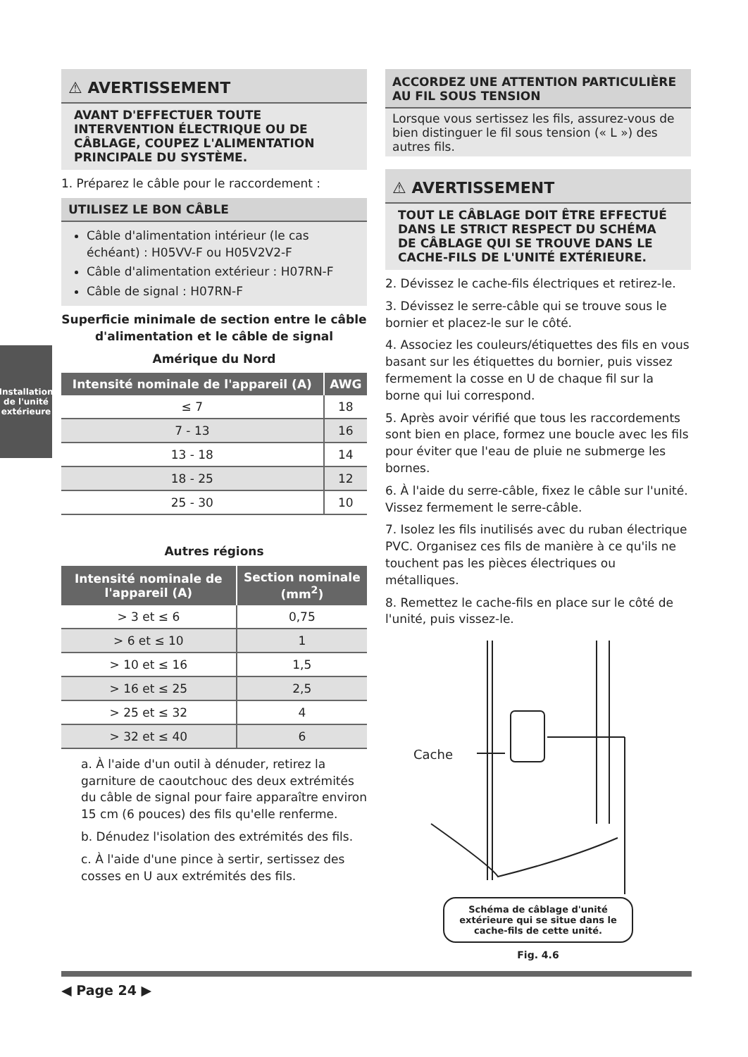Installation de l'unité extérieure
⚠ AVERTISSEMENT
AVANT D'EFFECTUER TOUTE INTERVENTION ÉLECTRIQUE OU DE CÂBLAGE, COUPEZ L'ALIMENTATION PRINCIPALE DU SYSTÈME.
1. Préparez le câble pour le raccordement :
UTILISEZ LE BON CÂBLE
Câble d'alimentation intérieur (le cas échéant) : H05VV-F ou H05V2V2-F
Câble d'alimentation extérieur : H07RN-F
Câble de signal : H07RN-F
Superficie minimale de section entre le câble d'alimentation et le câble de signal
Amérique du Nord
| Intensité nominale de l'appareil (A) | AWG |
| --- | --- |
| ≤ 7 | 18 |
| 7 - 13 | 16 |
| 13 - 18 | 14 |
| 18 - 25 | 12 |
| 25 - 30 | 10 |
Autres régions
| Intensité nominale de l'appareil (A) | Section nominale (mm<sup>2</sup>) |
| --- | --- |
| > 3 et ≤ 6 | 0,75 |
| > 6 et ≤ 10 | 1 |
| > 10 et ≤ 16 | 1,5 |
| > 16 et ≤ 25 | 2,5 |
| > 25 et ≤ 32 | 4 |
| > 32 et ≤ 40 | 6 |
a. À l'aide d'un outil à dénuder, retirez la garniture de caoutchouc des deux extrémités du câble de signal pour faire apparaître environ 15 cm (6 pouces) des fils qu'elle renferme.
b. Dénudez l'isolation des extrémités des fils.
c. À l'aide d'une pince à sertir, sertissez des cosses en U aux extrémités des fils.
ACCORDEZ UNE ATTENTION PARTICULIÈRE AU FIL SOUS TENSION
Lorsque vous sertissez les fils, assurez-vous de bien distinguer le fil sous tension (« L ») des autres fils.
⚠ AVERTISSEMENT
TOUT LE CÂBLAGE DOIT ÊTRE EFFECTUÉ DANS LE STRICT RESPECT DU SCHÉMA DE CÂBLAGE QUI SE TROUVE DANS LE CACHE-FILS DE L'UNITÉ EXTÉRIEURE.
2. Dévissez le cache-fils électriques et retirez-le.
3. Dévissez le serre-câble qui se trouve sous le bornier et placez-le sur le côté.
4. Associez les couleurs/étiquettes des fils en vous basant sur les étiquettes du bornier, puis vissez fermement la cosse en U de chaque fil sur la borne qui lui correspond.
5. Après avoir vérifié que tous les raccordements sont bien en place, formez une boucle avec les fils pour éviter que l'eau de pluie ne submerge les bornes.
6. À l'aide du serre-câble, fixez le câble sur l'unité. Vissez fermement le serre-câble.
7. Isolez les fils inutilisés avec du ruban électrique PVC. Organisez ces fils de manière à ce qu'ils ne touchent pas les pièces électriques ou métalliques.
8. Remettez le cache-fils en place sur le côté de l'unité, puis vissez-le.
Cache
Schéma de câblage d'unité extérieure qui se situe dans le cache-fils de cette unité.
Fig. 4.6
◀ Page 24 ▶